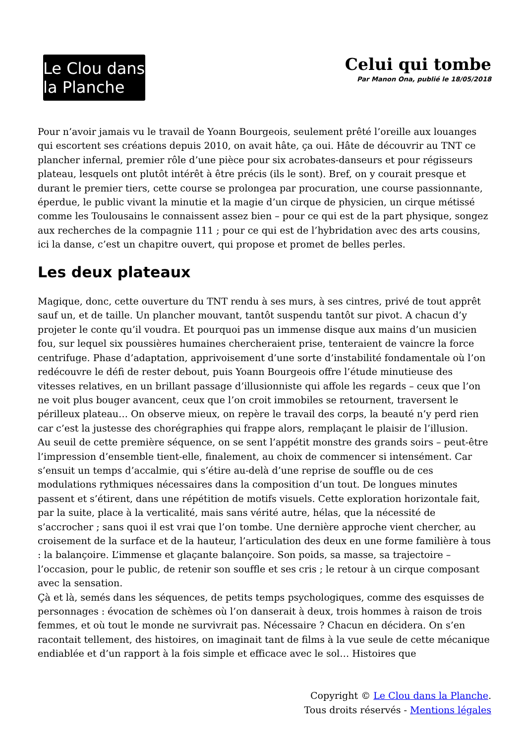Le Clou dans la Planche
Celui qui tombe
Par Manon Ona, publié le 18/05/2018
Pour n’avoir jamais vu le travail de Yoann Bourgeois, seulement prêté l’oreille aux louanges qui escortent ses créations depuis 2010, on avait hâte, ça oui. Hâte de découvrir au TNT ce plancher infernal, premier rôle d’une pièce pour six acrobates-danseurs et pour régisseurs plateau, lesquels ont plutôt intérêt à être précis (ils le sont). Bref, on y courait presque et durant le premier tiers, cette course se prolongea par procuration, une course passionnante, éperdue, le public vivant la minutie et la magie d’un cirque de physicien, un cirque métissé comme les Toulousains le connaissent assez bien – pour ce qui est de la part physique, songez aux recherches de la compagnie 111 ; pour ce qui est de l’hybridation avec des arts cousins, ici la danse, c’est un chapitre ouvert, qui propose et promet de belles perles.
Les deux plateaux
Magique, donc, cette ouverture du TNT rendu à ses murs, à ses cintres, privé de tout apprêt sauf un, et de taille. Un plancher mouvant, tantôt suspendu tantôt sur pivot. A chacun d’y projeter le conte qu’il voudra. Et pourquoi pas un immense disque aux mains d’un musicien fou, sur lequel six poussières humaines chercheraient prise, tenteraient de vaincre la force centrifuge. Phase d’adaptation, apprivoisement d’une sorte d’instabilité fondamentale où l’on redécouvre le défi de rester debout, puis Yoann Bourgeois offre l’étude minutieuse des vitesses relatives, en un brillant passage d’illusionniste qui affole les regards – ceux que l’on ne voit plus bouger avancent, ceux que l’on croit immobiles se retournent, traversent le périlleux plateau… On observe mieux, on repère le travail des corps, la beauté n’y perd rien car c’est la justesse des chorégraphies qui frappe alors, remplaçant le plaisir de l’illusion.
Au seuil de cette première séquence, on se sent l’appétit monstre des grands soirs – peut-être l’impression d’ensemble tient-elle, finalement, au choix de commencer si intensément. Car s’ensuit un temps d’accalmie, qui s’étire au-delà d’une reprise de souffle ou de ces modulations rythmiques nécessaires dans la composition d’un tout. De longues minutes passent et s’étirent, dans une répétition de motifs visuels. Cette exploration horizontale fait, par la suite, place à la verticalité, mais sans vérité autre, hélas, que la nécessité de s’accrocher ; sans quoi il est vrai que l’on tombe. Une dernière approche vient chercher, au croisement de la surface et de la hauteur, l’articulation des deux en une forme familière à tous : la balançoire. L’immense et glaçante balançoire. Son poids, sa masse, sa trajectoire – l’occasion, pour le public, de retenir son souffle et ses cris ; le retour à un cirque composant avec la sensation.
Çà et là, semés dans les séquences, de petits temps psychologiques, comme des esquisses de personnages : évocation de schèmes où l’on danserait à deux, trois hommes à raison de trois femmes, et où tout le monde ne survivrait pas. Nécessaire ? Chacun en décidera. On s’en racontait tellement, des histoires, on imaginait tant de films à la vue seule de cette mécanique endiablée et d’un rapport à la fois simple et efficace avec le sol… Histoires que
Copyright © Le Clou dans la Planche.
Tous droits réservés - Mentions légales